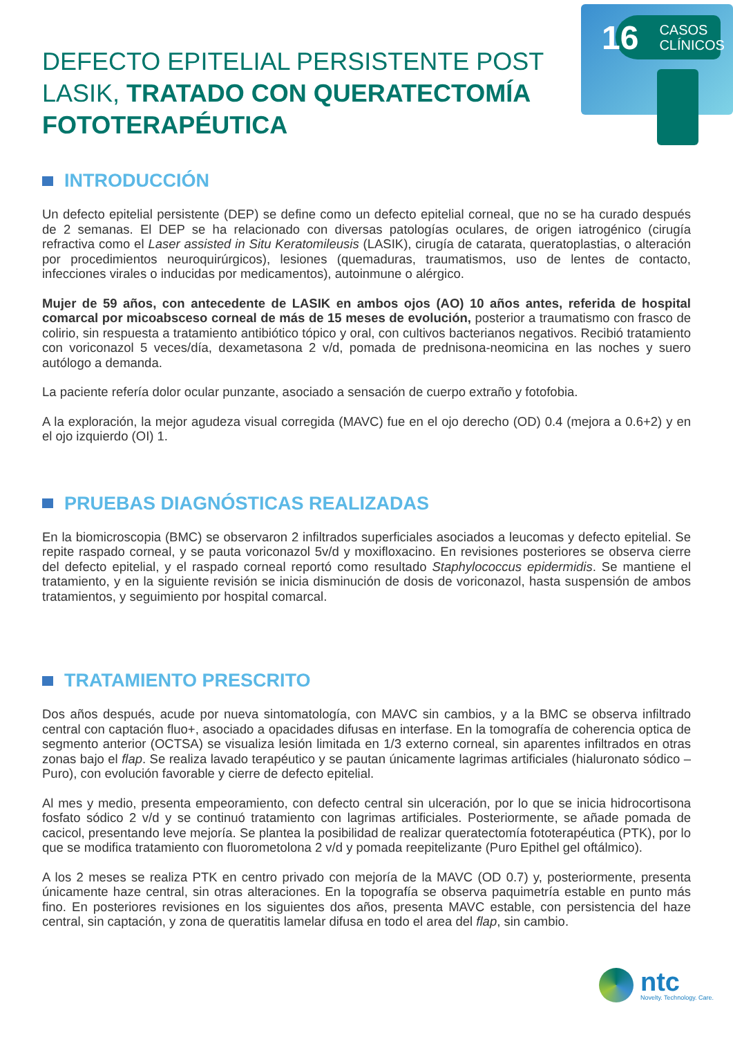16 CASOS
CLÍNICOS
DEFECTO EPITELIAL PERSISTENTE POST LASIK, TRATADO CON QUERATECTOMÍA FOTOTERAPÉUTICA
INTRODUCCIÓN
Un defecto epitelial persistente (DEP) se define como un defecto epitelial corneal, que no se ha curado después de 2 semanas. El DEP se ha relacionado con diversas patologías oculares, de origen iatrogénico (cirugía refractiva como el Laser assisted in Situ Keratomileusis (LASIK), cirugía de catarata, queratoplastias, o alteración por procedimientos neuroquirúrgicos), lesiones (quemaduras, traumatismos, uso de lentes de contacto, infecciones virales o inducidas por medicamentos), autoinmune o alérgico.
Mujer de 59 años, con antecedente de LASIK en ambos ojos (AO) 10 años antes, referida de hospital comarcal por micoabsceso corneal de más de 15 meses de evolución, posterior a traumatismo con frasco de colirio, sin respuesta a tratamiento antibiótico tópico y oral, con cultivos bacterianos negativos. Recibió tratamiento con voriconazol 5 veces/día, dexametasona 2 v/d, pomada de prednisona-neomicina en las noches y suero autólogo a demanda.
La paciente refería dolor ocular punzante, asociado a sensación de cuerpo extraño y fotofobia.
A la exploración, la mejor agudeza visual corregida (MAVC) fue en el ojo derecho (OD) 0.4 (mejora a 0.6+2) y en el ojo izquierdo (OI) 1.
PRUEBAS DIAGNÓSTICAS REALIZADAS
En la biomicroscopia (BMC) se observaron 2 infiltrados superficiales asociados a leucomas y defecto epitelial. Se repite raspado corneal, y se pauta voriconazol 5v/d y moxifloxacino. En revisiones posteriores se observa cierre del defecto epitelial, y el raspado corneal reportó como resultado Staphylococcus epidermidis. Se mantiene el tratamiento, y en la siguiente revisión se inicia disminución de dosis de voriconazol, hasta suspensión de ambos tratamientos, y seguimiento por hospital comarcal.
TRATAMIENTO PRESCRITO
Dos años después, acude por nueva sintomatología, con MAVC sin cambios, y a la BMC se observa infiltrado central con captación fluo+, asociado a opacidades difusas en interfase. En la tomografía de coherencia optica de segmento anterior (OCTSA) se visualiza lesión limitada en 1/3 externo corneal, sin aparentes infiltrados en otras zonas bajo el flap. Se realiza lavado terapéutico y se pautan únicamente lagrimas artificiales (hialuronato sódico – Puro), con evolución favorable y cierre de defecto epitelial.
Al mes y medio, presenta empeoramiento, con defecto central sin ulceración, por lo que se inicia hidrocortisona fosfato sódico 2 v/d y se continuó tratamiento con lagrimas artificiales. Posteriormente, se añade pomada de cacicol, presentando leve mejoría. Se plantea la posibilidad de realizar queratectomía fototerapéutica (PTK), por lo que se modifica tratamiento con fluorometolona 2 v/d y pomada reepitelizante (Puro Epithel gel oftálmico).
A los 2 meses se realiza PTK en centro privado con mejoría de la MAVC (OD 0.7) y, posteriormente, presenta únicamente haze central, sin otras alteraciones. En la topografía se observa paquimetría estable en punto más fino. En posteriores revisiones en los siguientes dos años, presenta MAVC estable, con persistencia del haze central, sin captación, y zona de queratitis lamelar difusa en todo el area del flap, sin cambio.
ntc
Novelty. Technology. Care.